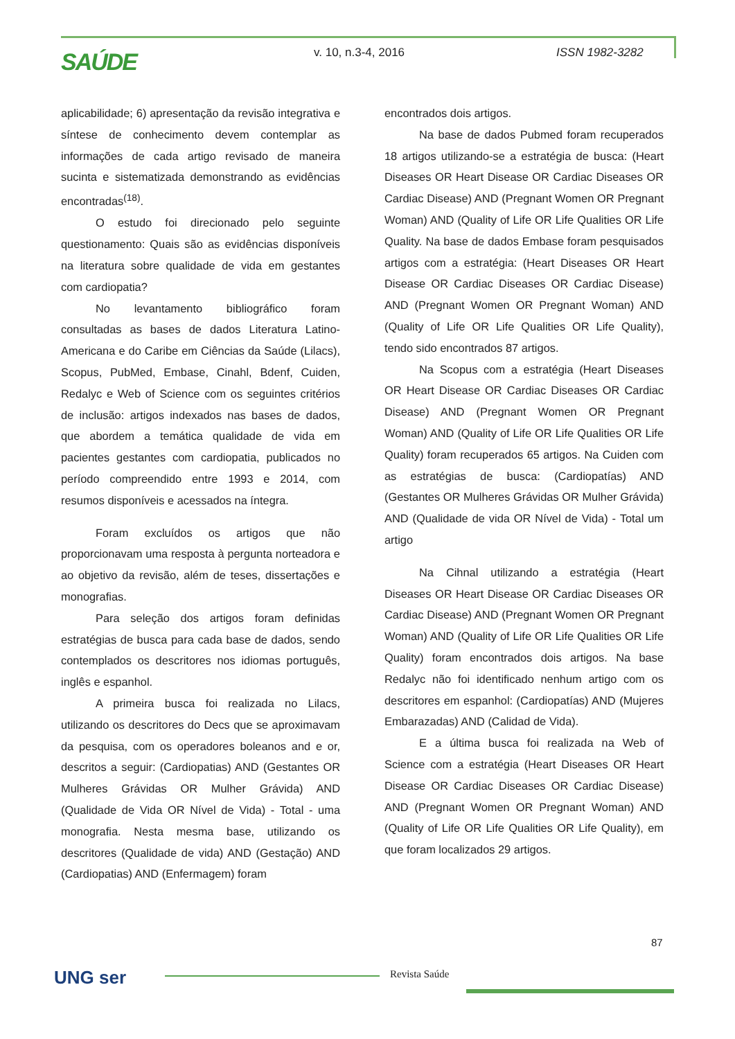SAÚDE v. 10, n.3-4, 2016 ISSN 1982-3282
aplicabilidade; 6) apresentação da revisão integrativa e síntese de conhecimento devem contemplar as informações de cada artigo revisado de maneira sucinta e sistematizada demonstrando as evidências encontradas<sup>(18)</sup>.
O estudo foi direcionado pelo seguinte questionamento: Quais são as evidências disponíveis na literatura sobre qualidade de vida em gestantes com cardiopatia?
No levantamento bibliográfico foram consultadas as bases de dados Literatura Latino-Americana e do Caribe em Ciências da Saúde (Lilacs), Scopus, PubMed, Embase, Cinahl, Bdenf, Cuiden, Redalyc e Web of Science com os seguintes critérios de inclusão: artigos indexados nas bases de dados, que abordem a temática qualidade de vida em pacientes gestantes com cardiopatia, publicados no período compreendido entre 1993 e 2014, com resumos disponíveis e acessados na íntegra.
Foram excluídos os artigos que não proporcionavam uma resposta à pergunta norteadora e ao objetivo da revisão, além de teses, dissertações e monografias.
Para seleção dos artigos foram definidas estratégias de busca para cada base de dados, sendo contemplados os descritores nos idiomas português, inglês e espanhol.
A primeira busca foi realizada no Lilacs, utilizando os descritores do Decs que se aproximavam da pesquisa, com os operadores boleanos and e or, descritos a seguir: (Cardiopatias) AND (Gestantes OR Mulheres Grávidas OR Mulher Grávida) AND (Qualidade de Vida OR Nível de Vida) - Total - uma monografia. Nesta mesma base, utilizando os descritores (Qualidade de vida) AND (Gestação) AND (Cardiopatias) AND (Enfermagem) foram
encontrados dois artigos.
Na base de dados Pubmed foram recuperados 18 artigos utilizando-se a estratégia de busca: (Heart Diseases OR Heart Disease OR Cardiac Diseases OR Cardiac Disease) AND (Pregnant Women OR Pregnant Woman) AND (Quality of Life OR Life Qualities OR Life Quality. Na base de dados Embase foram pesquisados artigos com a estratégia: (Heart Diseases OR Heart Disease OR Cardiac Diseases OR Cardiac Disease) AND (Pregnant Women OR Pregnant Woman) AND (Quality of Life OR Life Qualities OR Life Quality), tendo sido encontrados 87 artigos.
Na Scopus com a estratégia (Heart Diseases OR Heart Disease OR Cardiac Diseases OR Cardiac Disease) AND (Pregnant Women OR Pregnant Woman) AND (Quality of Life OR Life Qualities OR Life Quality) foram recuperados 65 artigos. Na Cuiden com as estratégias de busca: (Cardiopatías) AND (Gestantes OR Mulheres Grávidas OR Mulher Grávida) AND (Qualidade de vida OR Nível de Vida) - Total um artigo
Na Cihnal utilizando a estratégia (Heart Diseases OR Heart Disease OR Cardiac Diseases OR Cardiac Disease) AND (Pregnant Women OR Pregnant Woman) AND (Quality of Life OR Life Qualities OR Life Quality) foram encontrados dois artigos. Na base Redalyc não foi identificado nenhum artigo com os descritores em espanhol: (Cardiopatías) AND (Mujeres Embarazadas) AND (Calidad de Vida).
E a última busca foi realizada na Web of Science com a estratégia (Heart Diseases OR Heart Disease OR Cardiac Diseases OR Cardiac Disease) AND (Pregnant Women OR Pregnant Woman) AND (Quality of Life OR Life Qualities OR Life Quality), em que foram localizados 29 artigos.
87
UNG ser Revista Saúde